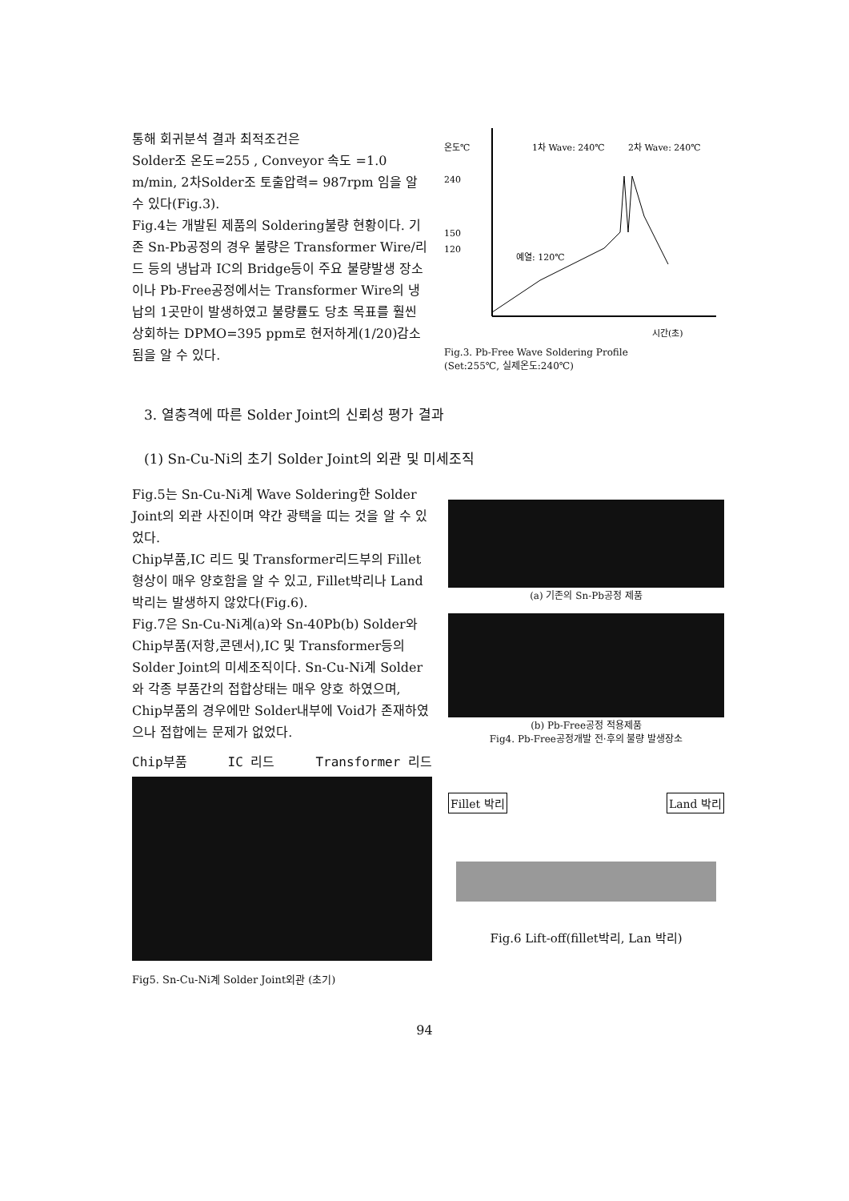통해 회귀분석 결과 최적조건은
Solder조 온도=255 , Conveyor 속도 =1.0 m/min, 2차Solder조 토출압력= 987rpm 임을 알 수 있다(Fig.3).
Fig.4는 개발된 제품의 Soldering불량 현황이다. 기존 Sn-Pb공정의 경우 불량은 Transformer Wire/리드 등의 냉납과 IC의 Bridge등이 주요 불량발생 장소이나 Pb-Free공정에서는 Transformer Wire의 냉납의 1곳만이 발생하였고 불량률도 당초 목표를 훨씬 상회하는 DPMO=395 ppm로 현저하게(1/20)감소됨을 알 수 있다.
온도℃
240
150
120
1차 Wave: 240℃
2차 Wave: 240℃
예열: 120℃
시간(초)
Fig.3. Pb-Free Wave Soldering Profile
(Set:255℃, 실제온도:240℃)
3. 열충격에 따른 Solder Joint의 신뢰성 평가 결과
(1) Sn-Cu-Ni의 초기 Solder Joint의 외관 및 미세조직
Fig.5는 Sn-Cu-Ni계 Wave Soldering한 Solder Joint의 외관 사진이며 약간 광택을 띠는 것을 알 수 있었다.
Chip부품,IC 리드 및 Transformer리드부의 Fillet 형상이 매우 양호함을 알 수 있고, Fillet박리나 Land 박리는 발생하지 않았다(Fig.6).
Fig.7은 Sn-Cu-Ni계(a)와 Sn-40Pb(b) Solder와 Chip부품(저항,콘덴서),IC 및 Transformer등의 Solder Joint의 미세조직이다. Sn-Cu-Ni계 Solder와 각종 부품간의 접합상태는 매우 양호 하였으며, Chip부품의 경우에만 Solder내부에 Void가 존재하였으나 접합에는 문제가 없었다.
Chip부품 IC 리드 Transformer 리드
Fig5. Sn-Cu-Ni계 Solder Joint외관 (초기)
(a) 기존의 Sn-Pb공정 제품
(b) Pb-Free공정 적용제품
Fig4. Pb-Free공정개발 전·후의 불량 발생장소
Fillet 박리 Land 박리
Fig.6 Lift-off(fillet박리, Lan 박리)
94